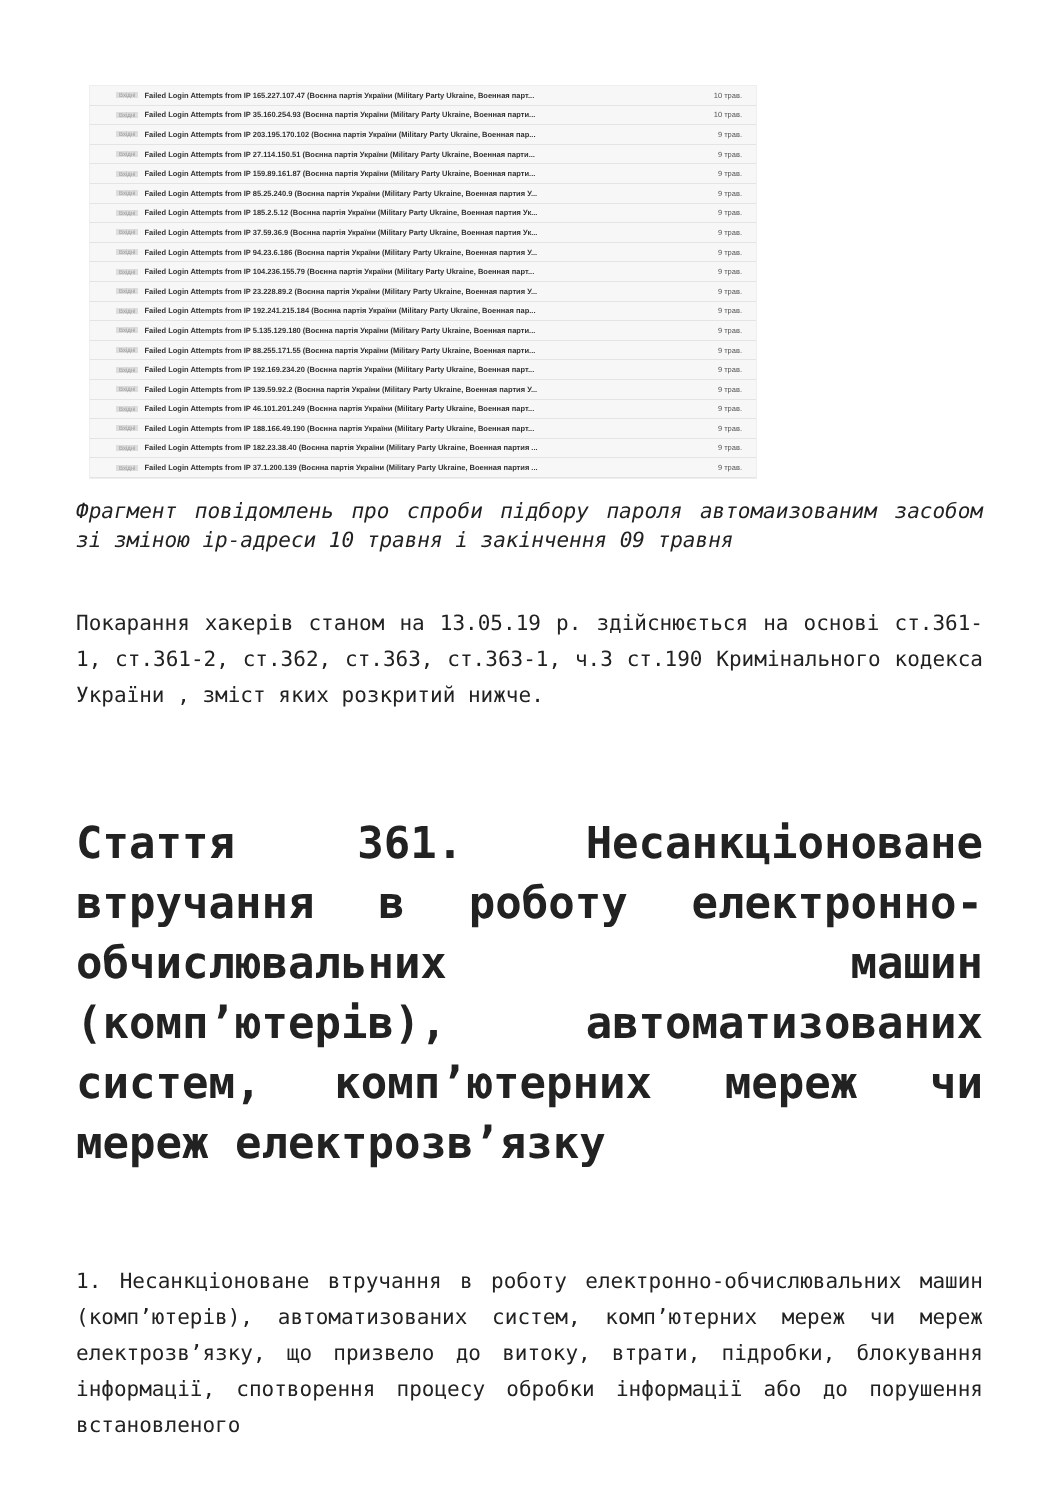Вхідні Failed Login Attempts from IP 165.227.107.47 (Воєнна партія України (Military Party Ukraine, Военная парт... 10 трав.
Вхідні Failed Login Attempts from IP 35.160.254.93 (Воєнна партія України (Military Party Ukraine, Военная парти... 10 трав.
Вхідні Failed Login Attempts from IP 203.195.170.102 (Воєнна партія України (Military Party Ukraine, Военная пар... 9 трав.
Вхідні Failed Login Attempts from IP 27.114.150.51 (Воєнна партія України (Military Party Ukraine, Военная парти... 9 трав.
Вхідні Failed Login Attempts from IP 159.89.161.87 (Воєнна партія України (Military Party Ukraine, Военная парти... 9 трав.
Вхідні Failed Login Attempts from IP 85.25.240.9 (Воєнна партія України (Military Party Ukraine, Военная партия У... 9 трав.
Вхідні Failed Login Attempts from IP 185.2.5.12 (Воєнна партія України (Military Party Ukraine, Военная партия Ук... 9 трав.
Вхідні Failed Login Attempts from IP 37.59.36.9 (Воєнна партія України (Military Party Ukraine, Военная партия Ук... 9 трав.
Вхідні Failed Login Attempts from IP 94.23.6.186 (Воєнна партія України (Military Party Ukraine, Военная партия У... 9 трав.
Вхідні Failed Login Attempts from IP 104.236.155.79 (Воєнна партія України (Military Party Ukraine, Военная парт... 9 трав.
Вхідні Failed Login Attempts from IP 23.228.89.2 (Воєнна партія України (Military Party Ukraine, Военная партия У... 9 трав.
Вхідні Failed Login Attempts from IP 192.241.215.184 (Воєнна партія України (Military Party Ukraine, Военная пар... 9 трав.
Вхідні Failed Login Attempts from IP 5.135.129.180 (Воєнна партія України (Military Party Ukraine, Военная парти... 9 трав.
Вхідні Failed Login Attempts from IP 88.255.171.55 (Воєнна партія України (Military Party Ukraine, Военная парти... 9 трав.
Вхідні Failed Login Attempts from IP 192.169.234.20 (Воєнна партія України (Military Party Ukraine, Военная парт... 9 трав.
Вхідні Failed Login Attempts from IP 139.59.92.2 (Воєнна партія України (Military Party Ukraine, Военная партия У... 9 трав.
Вхідні Failed Login Attempts from IP 46.101.201.249 (Воєнна партія України (Military Party Ukraine, Военная парт... 9 трав.
Вхідні Failed Login Attempts from IP 188.166.49.190 (Воєнна партія України (Military Party Ukraine, Военная парт... 9 трав.
Вхідні Failed Login Attempts from IP 182.23.38.40 (Воєнна партія України (Military Party Ukraine, Военная партия ... 9 трав.
Вхідні Failed Login Attempts from IP 37.1.200.139 (Воєнна партія України (Military Party Ukraine, Военная партия ... 9 трав.
Фрагмент повідомлень про спроби підбору пароля автомаизованим засобом зі зміною ip-адреси 10 травня і закінчення 09 травня
Покарання хакерів станом на 13.05.19 р. здійснюється на основі ст.361-1, ст.361-2, ст.362, ст.363, ст.363-1, ч.3 ст.190 Кримінального кодекса України , зміст яких розкритий нижче.
Стаття 361. Несанкціоноване втручання в роботу електронно-обчислювальних машин (комп’ютерів), автоматизованих систем, комп’ютерних мереж чи мереж електрозв’язку
1. Несанкціоноване втручання в роботу електронно-обчислювальних машин (комп’ютерів), автоматизованих систем, комп’ютерних мереж чи мереж електрозв’язку, що призвело до витоку, втрати, підробки, блокування інформації, спотворення процесу обробки інформації або до порушення встановленого